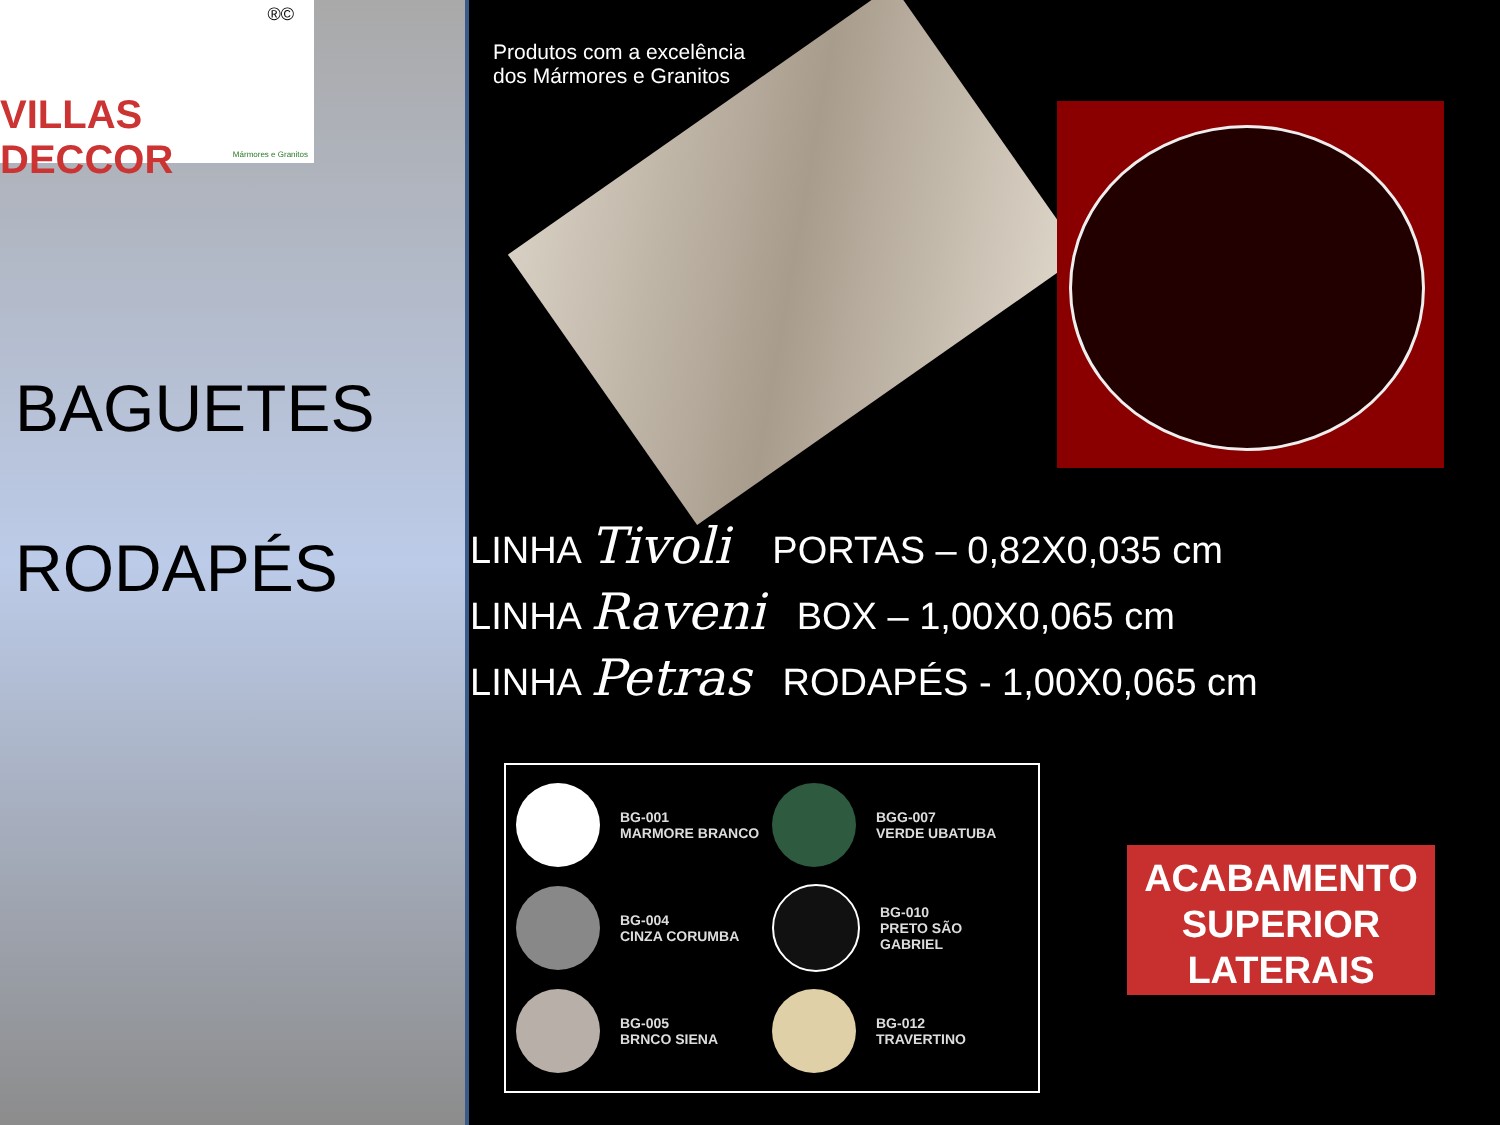®©
VILLAS DECCOR
Mármores e Granitos
BAGUETES
RODAPÉS
Produtos com a excelência
dos Mármores e Granitos
LINHA Tivoli PORTAS – 0,82X0,035 cm
LINHA Raveni BOX – 1,00X0,065 cm
LINHA Petras RODAPÉS - 1,00X0,065 cm
BG-001
MARMORE BRANCO
BGG-007
VERDE UBATUBA
BG-004
CINZA CORUMBA
BG-010
PRETO SÃO GABRIEL
BG-005
BRNCO SIENA
BG-012
TRAVERTINO
ACABAMENTO
SUPERIOR
LATERAIS